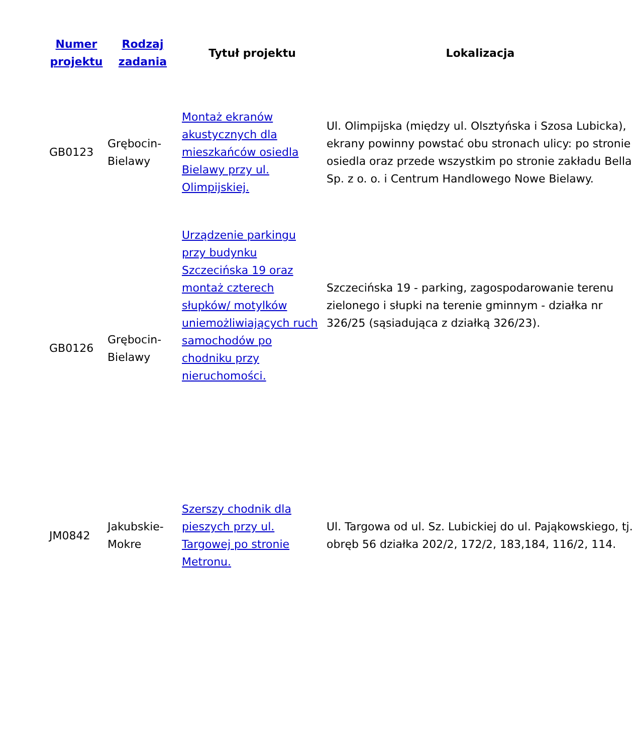| Numer projektu | Rodzaj zadania | Tytuł projektu | Lokalizacja |
| --- | --- | --- | --- |
| GB0123 | Grębocin-Bielawy | Montaż ekranów akustycznych dla mieszkańców osiedla Bielawy przy ul. Olimpijskiej. | Ul. Olimpijska (między ul. Olsztyńska i Szosa Lubicka), ekrany powinny powstać obu stronach ulicy: po stronie osiedla oraz przede wszystkim po stronie zakładu Bella Sp. z o. o. i Centrum Handlowego Nowe Bielawy. |
| GB0126 | Grębocin-Bielawy | Urządzenie parkingu przy budynku Szczecińska 19 oraz montaż czterech słupków/ motylków uniemożliwiających ruch samochodów po chodniku przy nieruchomości. | Szczecińska 19 - parking, zagospodarowanie terenu zielonego i słupki na terenie gminnym - działka nr 326/25 (sąsiadująca z działką 326/23). |
| JM0842 | Jakubskie-Mokre | Szerszy chodnik dla pieszych przy ul. Targowej po stronie Metronu. | Ul. Targowa od ul. Sz. Lubickiej do ul. Pająkowskiego, tj. obręb 56 działka 202/2, 172/2, 183,184, 116/2, 114. |